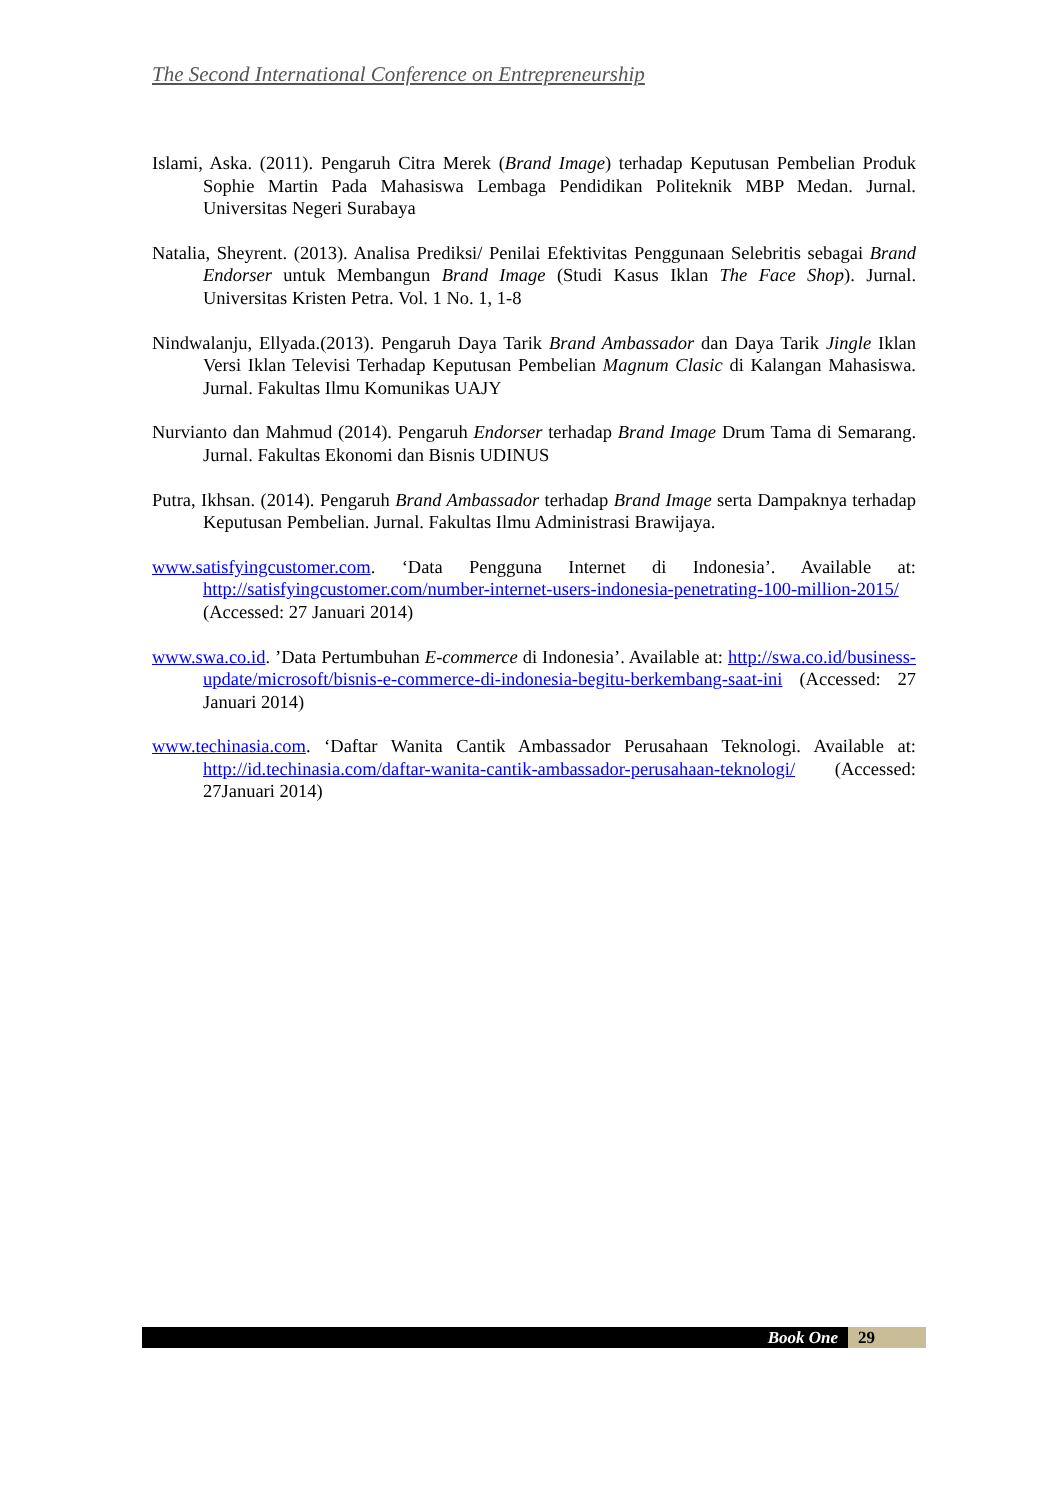The Second International Conference on Entrepreneurship
Islami, Aska. (2011). Pengaruh Citra Merek (Brand Image) terhadap Keputusan Pembelian Produk Sophie Martin Pada Mahasiswa Lembaga Pendidikan Politeknik MBP Medan. Jurnal. Universitas Negeri Surabaya
Natalia, Sheyrent. (2013). Analisa Prediksi/ Penilai Efektivitas Penggunaan Selebritis sebagai Brand Endorser untuk Membangun Brand Image (Studi Kasus Iklan The Face Shop). Jurnal. Universitas Kristen Petra. Vol. 1 No. 1, 1-8
Nindwalanju, Ellyada.(2013). Pengaruh Daya Tarik Brand Ambassador dan Daya Tarik Jingle Iklan Versi Iklan Televisi Terhadap Keputusan Pembelian Magnum Clasic di Kalangan Mahasiswa. Jurnal. Fakultas Ilmu Komunikas UAJY
Nurvianto dan Mahmud (2014). Pengaruh Endorser terhadap Brand Image Drum Tama di Semarang. Jurnal. Fakultas Ekonomi dan Bisnis UDINUS
Putra, Ikhsan. (2014). Pengaruh Brand Ambassador terhadap Brand Image serta Dampaknya terhadap Keputusan Pembelian. Jurnal. Fakultas Ilmu Administrasi Brawijaya.
www.satisfyingcustomer.com. ‘Data Pengguna Internet di Indonesia’. Available at: http://satisfyingcustomer.com/number-internet-users-indonesia-penetrating-100-million-2015/ (Accessed: 27 Januari 2014)
www.swa.co.id. ’Data Pertumbuhan E-commerce di Indonesia’. Available at: http://swa.co.id/business-update/microsoft/bisnis-e-commerce-di-indonesia-begitu-berkembang-saat-ini (Accessed: 27 Januari 2014)
www.techinasia.com. ‘Daftar Wanita Cantik Ambassador Perusahaan Teknologi. Available at: http://id.techinasia.com/daftar-wanita-cantik-ambassador-perusahaan-teknologi/ (Accessed: 27Januari 2014)
Book One 29